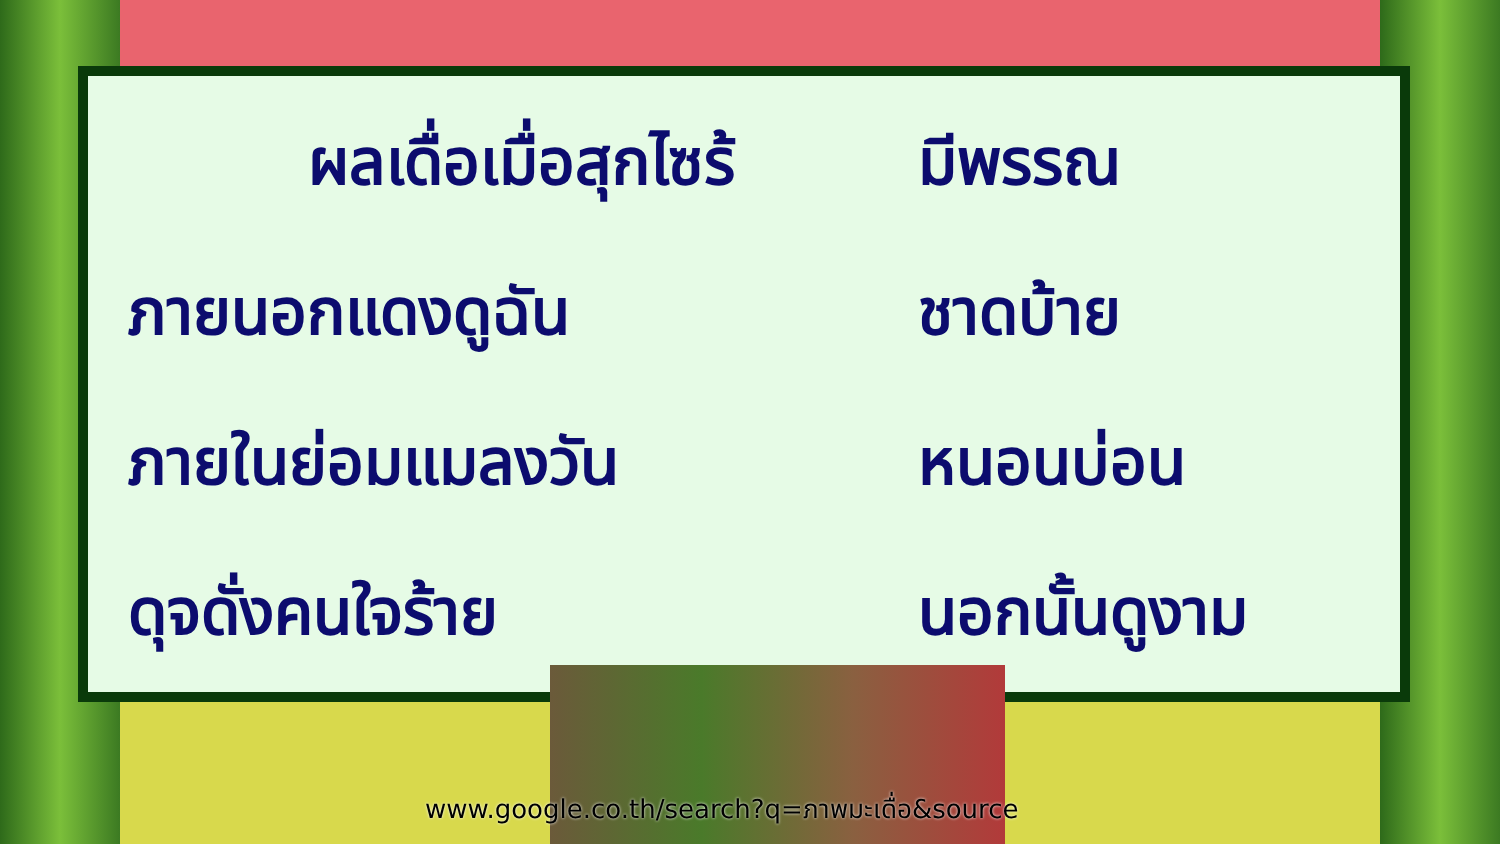ผลเดื่อเมื่อสุกไซร้
มีพรรณ
ภายนอกแดงดูฉัน
ชาดบ้าย
ภายในย่อมแมลงวัน
หนอนบ่อน
ดุจดั่งคนใจร้าย
นอกนั้นดูงาม
www.google.co.th/search?q=ภาพมะเดื่อ&source